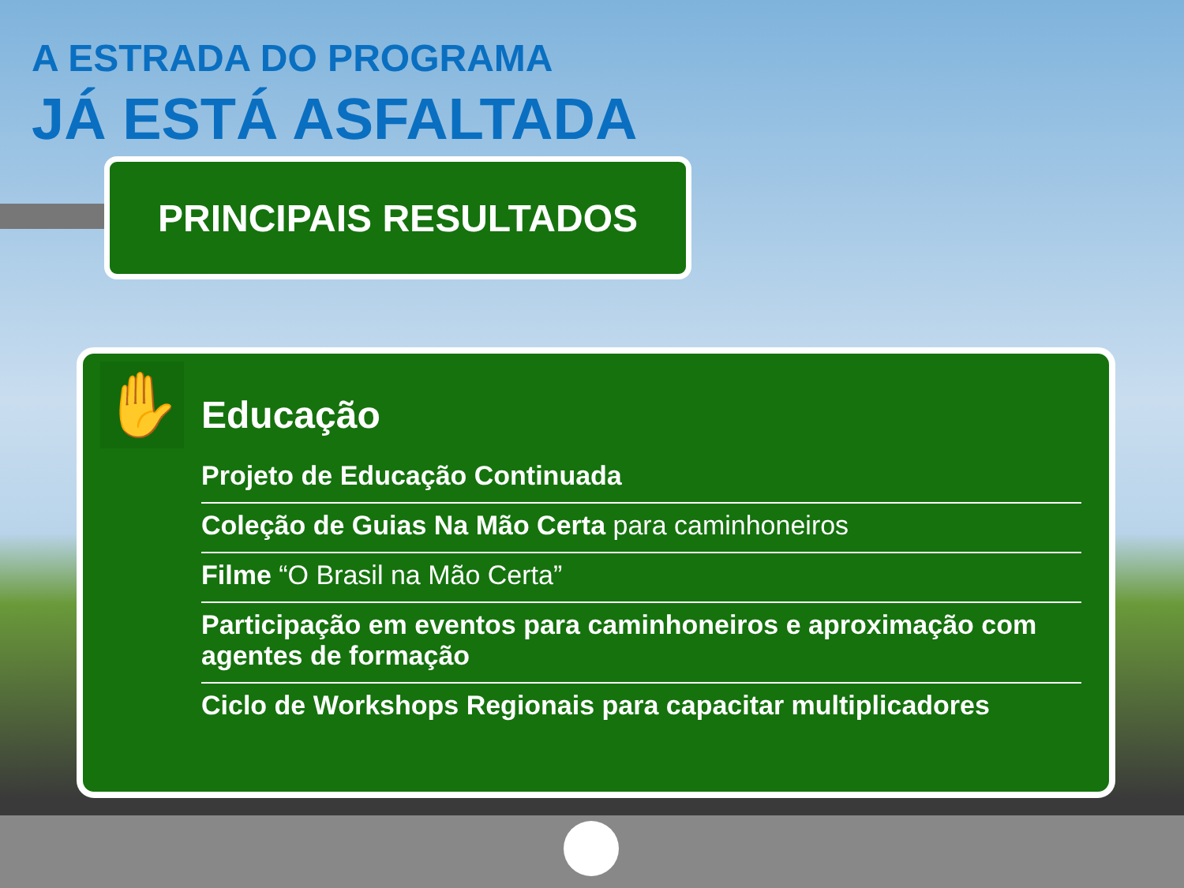A ESTRADA DO PROGRAMA
JÁ ESTÁ ASFALTADA
PRINCIPAIS RESULTADOS
✋
Educação
Projeto de Educação Continuada
Coleção de Guias Na Mão Certa para caminhoneiros
Filme “O Brasil na Mão Certa”
Participação em eventos para caminhoneiros e aproximação com agentes de formação
Ciclo de Workshops Regionais para capacitar multiplicadores